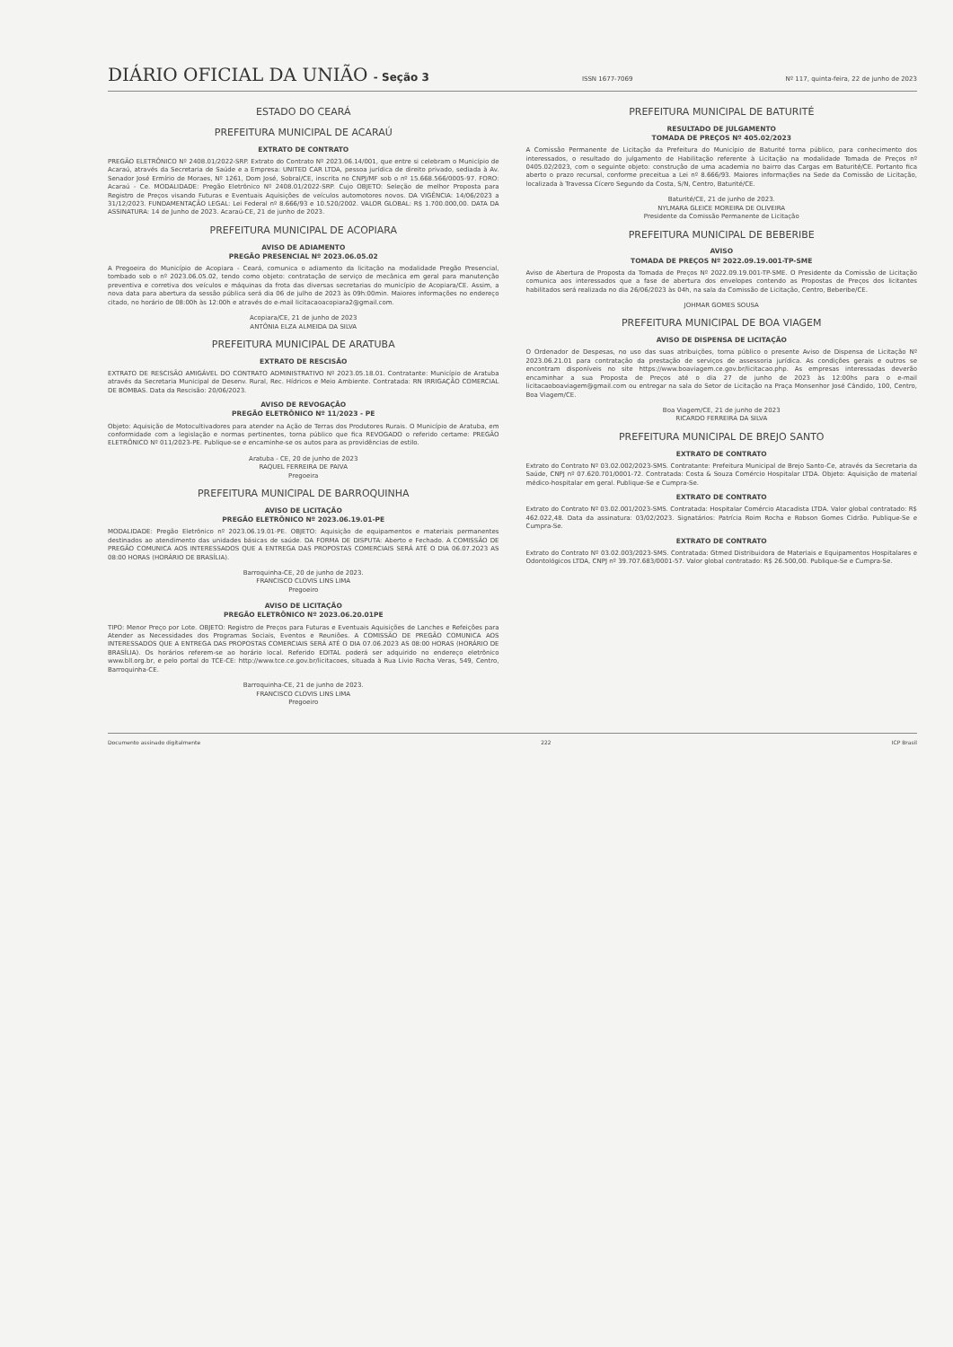DIÁRIO OFICIAL DA UNIÃO - Seção 3 ISSN 1677-7069 Nº 117, quinta-feira, 22 de junho de 2023
ESTADO DO CEARÁ
PREFEITURA MUNICIPAL DE ACARAÚ
EXTRATO DE CONTRATO
PREGÃO ELETRÔNICO Nº 2408.01/2022-SRP. Extrato do Contrato Nº 2023.06.14/001, que entre si celebram o Município de Acaraú, através da Secretaria de Saúde e a Empresa: UNITED CAR LTDA, pessoa jurídica de direito privado, sediada à Av. Senador José Ermírio de Moraes, Nº 1261, Dom José, Sobral/CE, inscrita no CNPJ/MF sob o nº 15.668.566/0005-97. FORO: Acaraú - Ce. MODALIDADE: Pregão Eletrônico Nº 2408.01/2022-SRP. Cujo OBJETO: Seleção de melhor Proposta para Registro de Preços visando Futuras e Eventuais Aquisições de veículos automotores novos. DA VIGÊNCIA: 14/06/2023 a 31/12/2023. FUNDAMENTAÇÃO LEGAL: Lei Federal nº 8.666/93 e 10.520/2002. VALOR GLOBAL: R$ 1.700.000,00. DATA DA ASSINATURA: 14 de Junho de 2023. Acaraú-CE, 21 de junho de 2023.
PREFEITURA MUNICIPAL DE ACOPIARA
AVISO DE ADIAMENTO
PREGÃO PRESENCIAL Nº 2023.06.05.02
A Pregoeira do Município de Acopiara - Ceará, comunica o adiamento da licitação na modalidade Pregão Presencial, tombado sob o nº 2023.06.05.02, tendo como objeto: contratação de serviço de mecânica em geral para manutenção preventiva e corretiva dos veículos e máquinas da frota das diversas secretarias do município de Acopiara/CE. Assim, a nova data para abertura da sessão pública será dia 06 de julho de 2023 às 09h:00min. Maiores informações no endereço citado, no horário de 08:00h às 12:00h e através do e-mail licitacaoacopiara2@gmail.com.
Acopiara/CE, 21 de junho de 2023
ANTÔNIA ELZA ALMEIDA DA SILVA
PREFEITURA MUNICIPAL DE ARATUBA
EXTRATO DE RESCISÃO
EXTRATO DE RESCISÃO AMIGÁVEL DO CONTRATO ADMINISTRATIVO Nº 2023.05.18.01. Contratante: Município de Aratuba através da Secretaria Municipal de Desenv. Rural, Rec. Hídricos e Meio Ambiente. Contratada: RN IRRIGAÇÃO COMERCIAL DE BOMBAS. Data da Rescisão: 20/06/2023.
AVISO DE REVOGAÇÃO
PREGÃO ELETRÔNICO Nº 11/2023 - PE
Objeto: Aquisição de Motocultivadores para atender na Ação de Terras dos Produtores Rurais. O Município de Aratuba, em conformidade com a legislação e normas pertinentes, torna público que fica REVOGADO o referido certame: PREGÃO ELETRÔNICO Nº 011/2023-PE. Publique-se e encaminhe-se os autos para as providências de estilo.
Aratuba - CE, 20 de junho de 2023
RAQUEL FERREIRA DE PAIVA
Pregoeira
PREFEITURA MUNICIPAL DE BARROQUINHA
AVISO DE LICITAÇÃO
PREGÃO ELETRÔNICO Nº 2023.06.19.01-PE
MODALIDADE: Pregão Eletrônico nº 2023.06.19.01-PE. OBJETO: Aquisição de equipamentos e materiais permanentes destinados ao atendimento das unidades básicas de saúde. DA FORMA DE DISPUTA: Aberto e Fechado. A COMISSÃO DE PREGÃO COMUNICA AOS INTERESSADOS QUE A ENTREGA DAS PROPOSTAS COMERCIAIS SERÁ ATÉ O DIA 06.07.2023 AS 08:00 HORAS (HORÁRIO DE BRASÍLIA).
Barroquinha-CE, 20 de junho de 2023.
FRANCISCO CLOVIS LINS LIMA
Pregoeiro
AVISO DE LICITAÇÃO
PREGÃO ELETRÔNICO Nº 2023.06.20.01PE
TIPO: Menor Preço por Lote. OBJETO: Registro de Preços para Futuras e Eventuais Aquisições de Lanches e Refeições para Atender as Necessidades dos Programas Sociais, Eventos e Reuniões. A COMISSÃO DE PREGÃO COMUNICA AOS INTERESSADOS QUE A ENTREGA DAS PROPOSTAS COMERCIAIS SERÁ ATÉ O DIA 07.06.2023 AS 08:00 HORAS (HORÁRIO DE BRASÍLIA). Os horários referem-se ao horário local. Referido EDITAL poderá ser adquirido no endereço eletrônico www.bll.org.br, e pelo portal do TCE-CE: http://www.tce.ce.gov.br/licitacoes, situada à Rua Livio Rocha Veras, 549, Centro, Barroquinha-CE.
Barroquinha-CE, 21 de junho de 2023.
FRANCISCO CLOVIS LINS LIMA
Pregoeiro
PREFEITURA MUNICIPAL DE BATURITÉ
RESULTADO DE JULGAMENTO
TOMADA DE PREÇOS Nº 405.02/2023
A Comissão Permanente de Licitação da Prefeitura do Município de Baturité torna público, para conhecimento dos interessados, o resultado do julgamento de Habilitação referente à Licitação na modalidade Tomada de Preços nº 0405.02/2023, com o seguinte objeto: construção de uma academia no bairro das Cargas em Baturité/CE. Portanto fica aberto o prazo recursal, conforme preceitua a Lei nº 8.666/93. Maiores informações na Sede da Comissão de Licitação, localizada à Travessa Cícero Segundo da Costa, S/N, Centro, Baturité/CE.
Baturité/CE, 21 de junho de 2023.
NYLMARA GLEICE MOREIRA DE OLIVEIRA
Presidente da Comissão Permanente de Licitação
PREFEITURA MUNICIPAL DE BEBERIBE
AVISO
TOMADA DE PREÇOS Nº 2022.09.19.001-TP-SME
Aviso de Abertura de Proposta da Tomada de Preços Nº 2022.09.19.001-TP-SME. O Presidente da Comissão de Licitação comunica aos interessados que a fase de abertura dos envelopes contendo as Propostas de Preços dos licitantes habilitados será realizada no dia 26/06/2023 às 04h, na sala da Comissão de Licitação, Centro, Beberibe/CE.
JOHMAR GOMES SOUSA
PREFEITURA MUNICIPAL DE BOA VIAGEM
AVISO DE DISPENSA DE LICITAÇÃO
O Ordenador de Despesas, no uso das suas atribuições, torna público o presente Aviso de Dispensa de Licitação Nº 2023.06.21.01 para contratação da prestação de serviços de assessoria jurídica. As condições gerais e outros se encontram disponíveis no site https://www.boaviagem.ce.gov.br/licitacao.php. As empresas interessadas deverão encaminhar a sua Proposta de Preços até o dia 27 de junho de 2023 às 12:00hs para o e-mail licitacaoboaviagem@gmail.com ou entregar na sala do Setor de Licitação na Praça Monsenhor José Cândido, 100, Centro, Boa Viagem/CE.
Boa Viagem/CE, 21 de junho de 2023
RICARDO FERREIRA DA SILVA
PREFEITURA MUNICIPAL DE BREJO SANTO
EXTRATO DE CONTRATO
Extrato do Contrato Nº 03.02.002/2023-SMS. Contratante: Prefeitura Municipal de Brejo Santo-Ce, através da Secretaria da Saúde, CNPJ nº 07.620.701/0001-72. Contratada: Costa & Souza Comércio Hospitalar LTDA. Objeto: Aquisição de material médico-hospitalar em geral. Publique-Se e Cumpra-Se.
EXTRATO DE CONTRATO
Extrato do Contrato Nº 03.02.001/2023-SMS. Contratada: Hospitalar Comércio Atacadista LTDA. Valor global contratado: R$ 462.022,48. Data da assinatura: 03/02/2023. Signatários: Patrícia Roim Rocha e Robson Gomes Cidrão. Publique-Se e Cumpra-Se.
EXTRATO DE CONTRATO
Extrato do Contrato Nº 03.02.003/2023-SMS. Contratada: Gtmed Distribuidora de Materiais e Equipamentos Hospitalares e Odontológicos LTDA, CNPJ nº 39.707.683/0001-57. Valor global contratado: R$ 26.500,00. Publique-Se e Cumpra-Se.
Documento assinado digitalmente 222 ICP Brasil